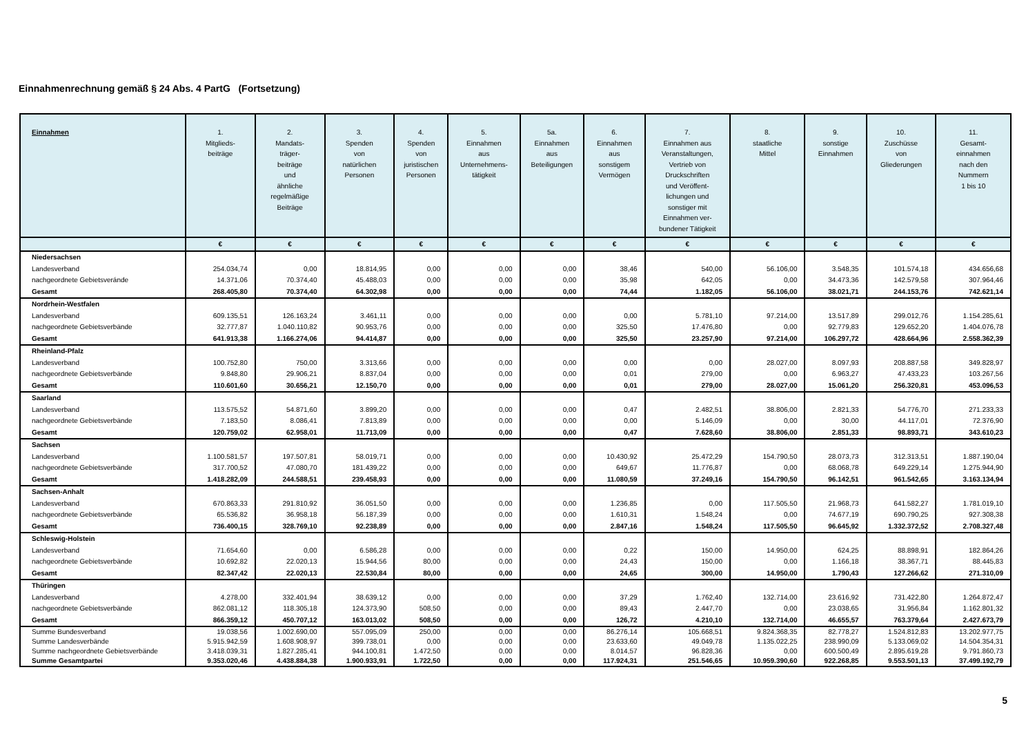Einnahmenrechnung gemäß § 24 Abs. 4 PartG (Fortsetzung)
| Einnahmen | 1. Mitglieds- beiträge | 2. Mandats- träger- beiträge und ähnliche regelmäßige Beiträge | 3. Spenden von natürlichen Personen | 4. Spenden von juristischen Personen | 5. Einnahmen aus Unternehmens- tätigkeit | 5a. Einnahmen aus Beteiligungen | 6. Einnahmen aus sonstigem Vermögen | 7. Einnahmen aus Veranstaltungen, Vertrieb von Druckschriften und Veröffent- lichungen und sonstiger mit Einnahmen ver- bundener Tätigkeit | 8. staatliche Mittel | 9. sonstige Einnahmen | 10. Zuschüsse von Gliederungen | 11. Gesamt- einnahmen nach den Nummern 1 bis 10 |
| --- | --- | --- | --- | --- | --- | --- | --- | --- | --- | --- | --- | --- |
| | € | € | € | € | € | € | € | € | € | € | € | € |
| Niedersachsen | | | | | | | | | | | | |
| Landesverband | 254.034,74 | 0,00 | 18.814,95 | 0,00 | 0,00 | 0,00 | 38,46 | 540,00 | 56.106,00 | 3.548,35 | 101.574,18 | 434.656,68 |
| nachgeordnete Gebietsveránde | 14.371,06 | 70.374,40 | 45.488,03 | 0,00 | 0,00 | 0,00 | 35,98 | 642,05 | 0,00 | 34.473,36 | 142.579,58 | 307.964,46 |
| Gesamt | 268.405,80 | 70.374,40 | 64.302,98 | 0,00 | 0,00 | 0,00 | 74,44 | 1.182,05 | 56.106,00 | 38.021,71 | 244.153,76 | 742.621,14 |
| Nordrhein-Westfalen | | | | | | | | | | | | |
| Landesverband | 609.135,51 | 126.163,24 | 3.461,11 | 0,00 | 0,00 | 0,00 | 0,00 | 5.781,10 | 97.214,00 | 13.517,89 | 299.012,76 | 1.154.285,61 |
| nachgeordnete Gebietsverbände | 32.777,87 | 1.040.110,82 | 90.953,76 | 0,00 | 0,00 | 0,00 | 325,50 | 17.476,80 | 0,00 | 92.779,83 | 129.652,20 | 1.404.076,78 |
| Gesamt | 641.913,38 | 1.166.274,06 | 94.414,87 | 0,00 | 0,00 | 0,00 | 325,50 | 23.257,90 | 97.214,00 | 106.297,72 | 428.664,96 | 2.558.362,39 |
| Rheinland-Pfalz | | | | | | | | | | | | |
| Landesverband | 100.752,80 | 750,00 | 3.313,66 | 0,00 | 0,00 | 0,00 | 0,00 | 0,00 | 28.027,00 | 8.097,93 | 208.887,58 | 349.828,97 |
| nachgeordnete Gebietsverbände | 9.848,80 | 29.906,21 | 8.837,04 | 0,00 | 0,00 | 0,00 | 0,01 | 279,00 | 0,00 | 6.963,27 | 47.433,23 | 103.267,56 |
| Gesamt | 110.601,60 | 30.656,21 | 12.150,70 | 0,00 | 0,00 | 0,00 | 0,01 | 279,00 | 28.027,00 | 15.061,20 | 256.320,81 | 453.096,53 |
| Saarland | | | | | | | | | | | | |
| Landesverband | 113.575,52 | 54.871,60 | 3.899,20 | 0,00 | 0,00 | 0,00 | 0,47 | 2.482,51 | 38.806,00 | 2.821,33 | 54.776,70 | 271.233,33 |
| nachgeordnete Gebietsverbände | 7.183,50 | 8.086,41 | 7.813,89 | 0,00 | 0,00 | 0,00 | 0,00 | 5.146,09 | 0,00 | 30,00 | 44.117,01 | 72.376,90 |
| Gesamt | 120.759,02 | 62.958,01 | 11.713,09 | 0,00 | 0,00 | 0,00 | 0,47 | 7.628,60 | 38.806,00 | 2.851,33 | 98.893,71 | 343.610,23 |
| Sachsen | | | | | | | | | | | | |
| Landesverband | 1.100.581,57 | 197.507,81 | 58.019,71 | 0,00 | 0,00 | 0,00 | 10.430,92 | 25.472,29 | 154.790,50 | 28.073,73 | 312.313,51 | 1.887.190,04 |
| nachgeordnete Gebietsverbände | 317.700,52 | 47.080,70 | 181.439,22 | 0,00 | 0,00 | 0,00 | 649,67 | 11.776,87 | 0,00 | 68.068,78 | 649.229,14 | 1.275.944,90 |
| Gesamt | 1.418.282,09 | 244.588,51 | 239.458,93 | 0,00 | 0,00 | 0,00 | 11.080,59 | 37.249,16 | 154.790,50 | 96.142,51 | 961.542,65 | 3.163.134,94 |
| Sachsen-Anhalt | | | | | | | | | | | | |
| Landesverband | 670.863,33 | 291.810,92 | 36.051,50 | 0,00 | 0,00 | 0,00 | 1.236,85 | 0,00 | 117.505,50 | 21.968,73 | 641.582,27 | 1.781.019,10 |
| nachgeordnete Gebietsverbände | 65.536,82 | 36.958,18 | 56.187,39 | 0,00 | 0,00 | 0,00 | 1.610,31 | 1.548,24 | 0,00 | 74.677,19 | 690.790,25 | 927.308,38 |
| Gesamt | 736.400,15 | 328.769,10 | 92.238,89 | 0,00 | 0,00 | 0,00 | 2.847,16 | 1.548,24 | 117.505,50 | 96.645,92 | 1.332.372,52 | 2.708.327,48 |
| Schleswig-Holstein | | | | | | | | | | | | |
| Landesverband | 71.654,60 | 0,00 | 6.586,28 | 0,00 | 0,00 | 0,00 | 0,22 | 150,00 | 14.950,00 | 624,25 | 88.898,91 | 182.864,26 |
| nachgeordnete Gebietsverbände | 10.692,82 | 22.020,13 | 15.944,56 | 80,00 | 0,00 | 0,00 | 24,43 | 150,00 | 0,00 | 1.166,18 | 38.367,71 | 88.445,83 |
| Gesamt | 82.347,42 | 22.020,13 | 22.530,84 | 80,00 | 0,00 | 0,00 | 24,65 | 300,00 | 14.950,00 | 1.790,43 | 127.266,62 | 271.310,09 |
| Thüringen | | | | | | | | | | | | |
| Landesverband | 4.278,00 | 332.401,94 | 38.639,12 | 0,00 | 0,00 | 0,00 | 37,29 | 1.762,40 | 132.714,00 | 23.616,92 | 731.422,80 | 1.264.872,47 |
| nachgeordnete Gebietsverbände | 862.081,12 | 118.305,18 | 124.373,90 | 508,50 | 0,00 | 0,00 | 89,43 | 2.447,70 | 0,00 | 23.038,65 | 31.956,84 | 1.162.801,32 |
| Gesamt | 866.359,12 | 450.707,12 | 163.013,02 | 508,50 | 0,00 | 0,00 | 126,72 | 4.210,10 | 132.714,00 | 46.655,57 | 763.379,64 | 2.427.673,79 |
| Summe Bundesverband | 19.038,56 | 1.002.690,00 | 557.095,09 | 250,00 | 0,00 | 0,00 | 86.276,14 | 105.668,51 | 9.824.368,35 | 82.778,27 | 1.524.812,83 | 13.202.977,75 |
| Summe Landesverbände | 5.915.942,59 | 1.608.908,97 | 399.738,01 | 0,00 | 0,00 | 0,00 | 23.633,60 | 49.049,78 | 1.135.022,25 | 238.990,09 | 5.133.069,02 | 14.504.354,31 |
| Summe nachgeordnete Gebietsverbände | 3.418.039,31 | 1.827.285,41 | 944.100,81 | 1.472,50 | 0,00 | 0,00 | 8.014,57 | 96.828,36 | 0,00 | 600.500,49 | 2.895.619,28 | 9.791.860,73 |
| Summe Gesamtpartei | 9.353.020,46 | 4.438.884,38 | 1.900.933,91 | 1.722,50 | 0,00 | 0,00 | 117.924,31 | 251.546,65 | 10.959.390,60 | 922.268,85 | 9.553.501,13 | 37.499.192,79 |
5